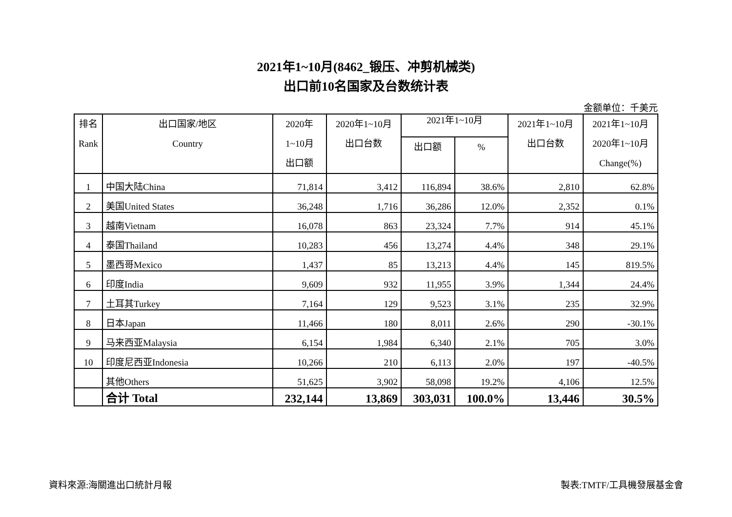2021年1~10月(8462_锻压、冲剪机械类)
出口前10名国家及台数统计表
金额单位：千美元
| 排名 Rank | 出口国家/地区 Country | 2020年 1~10月 出口额 | 2020年1~10月 出口台数 | 2021年1~10月 | | 2021年1~10月 出口台数 | 2021年1~10月 2020年1~10月 Change(%) |
| --- | --- | --- | --- | --- | --- | --- | --- |
| | | | | 出口额 | % | | |
| 1 | 中国大陆China | 71,814 | 3,412 | 116,894 | 38.6% | 2,810 | 62.8% |
| 2 | 美国United States | 36,248 | 1,716 | 36,286 | 12.0% | 2,352 | 0.1% |
| 3 | 越南Vietnam | 16,078 | 863 | 23,324 | 7.7% | 914 | 45.1% |
| 4 | 泰国Thailand | 10,283 | 456 | 13,274 | 4.4% | 348 | 29.1% |
| 5 | 墨西哥Mexico | 1,437 | 85 | 13,213 | 4.4% | 145 | 819.5% |
| 6 | 印度India | 9,609 | 932 | 11,955 | 3.9% | 1,344 | 24.4% |
| 7 | 土耳其Turkey | 7,164 | 129 | 9,523 | 3.1% | 235 | 32.9% |
| 8 | 日本Japan | 11,466 | 180 | 8,011 | 2.6% | 290 | -30.1% |
| 9 | 马来西亚Malaysia | 6,154 | 1,984 | 6,340 | 2.1% | 705 | 3.0% |
| 10 | 印度尼西亚Indonesia | 10,266 | 210 | 6,113 | 2.0% | 197 | -40.5% |
| | 其他Others | 51,625 | 3,902 | 58,098 | 19.2% | 4,106 | 12.5% |
| | 合计 Total | 232,144 | 13,869 | 303,031 | 100.0% | 13,446 | 30.5% |
資料來源:海關進出口統計月報 製表:TMTF/工具機發展基金會